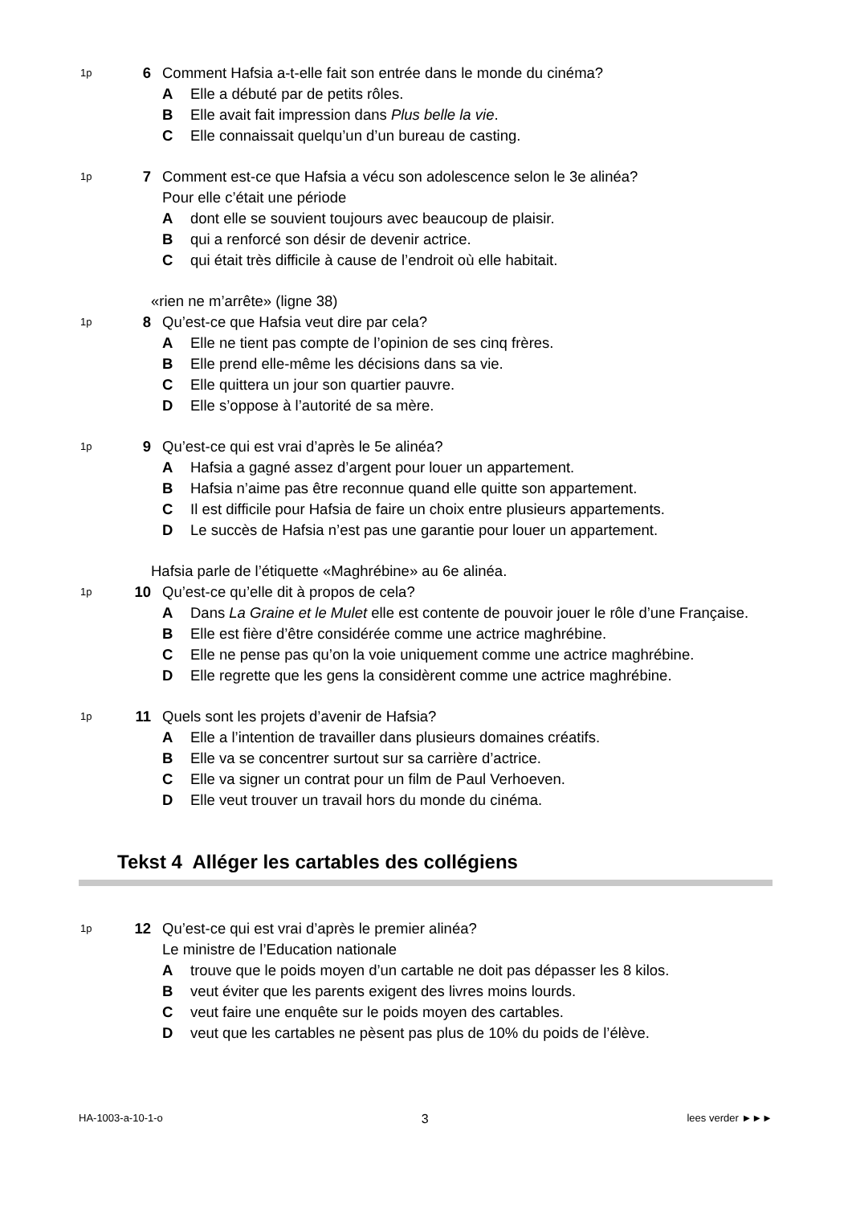1p
6 Comment Hafsia a-t-elle fait son entrée dans le monde du cinéma?
A Elle a débuté par de petits rôles.
B Elle avait fait impression dans Plus belle la vie.
C Elle connaissait quelqu’un d’un bureau de casting.
1p
7 Comment est-ce que Hafsia a vécu son adolescence selon le 3e alinéa?
Pour elle c’était une période
Adont elle se souvient toujours avec beaucoup de plaisir.
Bqui a renforcé son désir de devenir actrice.
Cqui était très difficile à cause de l’endroit où elle habitait.
«rien ne m’arrête» (ligne 38)
1p
8 Qu’est-ce que Hafsia veut dire par cela?
A Elle ne tient pas compte de l’opinion de ses cinq frères.
B Elle prend elle-même les décisions dans sa vie.
C Elle quittera un jour son quartier pauvre.
D Elle s’oppose à l’autorité de sa mère.
1p
9 Qu’est-ce qui est vrai d’après le 5e alinéa?
A Hafsia a gagné assez d’argent pour louer un appartement.
B Hafsia n’aime pas être reconnue quand elle quitte son appartement.
C Il est difficile pour Hafsia de faire un choix entre plusieurs appartements.
D Le succès de Hafsia n’est pas une garantie pour louer un appartement.
Hafsia parle de l’étiquette «Maghrébine» au 6e alinéa.
1p
10 Qu’est-ce qu’elle dit à propos de cela?
A Dans La Graine et le Mulet elle est contente de pouvoir jouer le rôle d’une Française.
B Elle est fière d’être considérée comme une actrice maghrébine.
C Elle ne pense pas qu’on la voie uniquement comme une actrice maghrébine.
D Elle regrette que les gens la considèrent comme une actrice maghrébine.
1p
11 Quels sont les projets d’avenir de Hafsia?
A Elle a l’intention de travailler dans plusieurs domaines créatifs.
B Elle va se concentrer surtout sur sa carrière d’actrice.
C Elle va signer un contrat pour un film de Paul Verhoeven.
D Elle veut trouver un travail hors du monde du cinéma.
Tekst 4 Alléger les cartables des collégiens
1p
12 Qu’est-ce qui est vrai d’après le premier alinéa?
Le ministre de l’Education nationale
Atrouve que le poids moyen d’un cartable ne doit pas dépasser les 8 kilos.
Bveut éviter que les parents exigent des livres moins lourds.
Cveut faire une enquête sur le poids moyen des cartables.
Dveut que les cartables ne pèsent pas plus de 10% du poids de l’élève.
HA-1003-a-10-1-o 3 lees verder ►►►